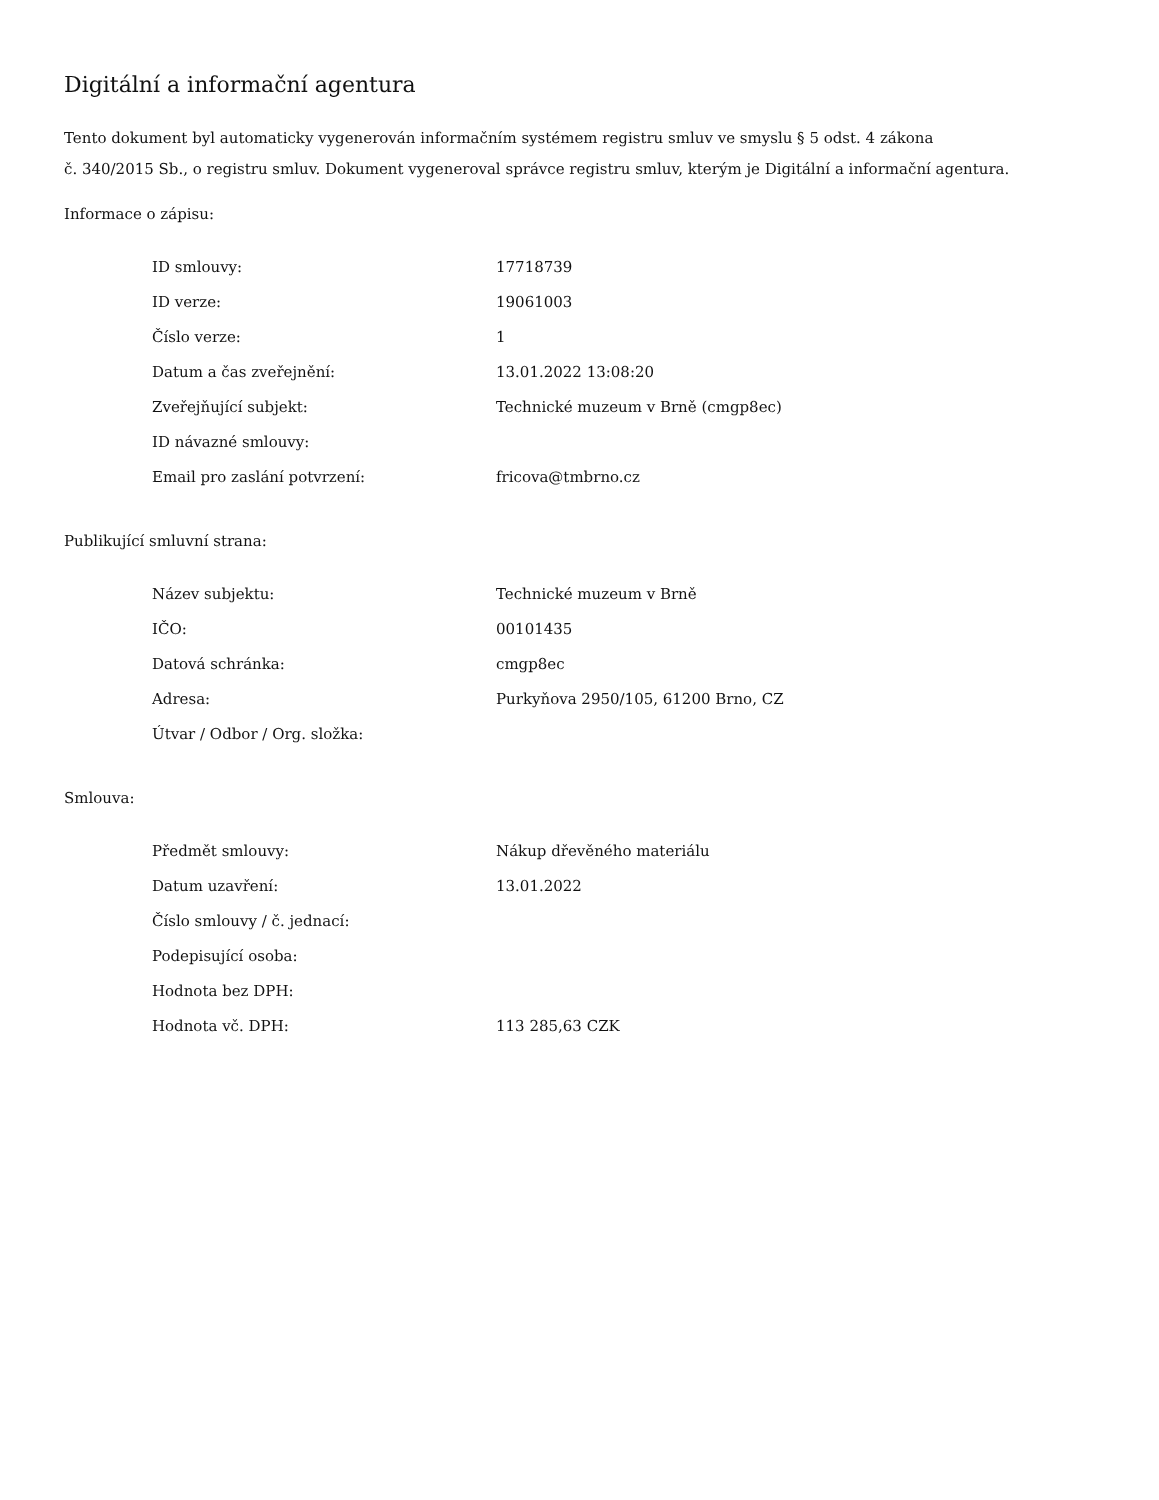Digitální a informační agentura
Tento dokument byl automaticky vygenerován informačním systémem registru smluv ve smyslu § 5 odst. 4 zákona
č. 340/2015 Sb., o registru smluv. Dokument vygeneroval správce registru smluv, kterým je Digitální a informační agentura.
Informace o zápisu:
| ID smlouvy: | 17718739 |
| ID verze: | 19061003 |
| Číslo verze: | 1 |
| Datum a čas zveřejnění: | 13.01.2022 13:08:20 |
| Zveřejňující subjekt: | Technické muzeum v Brně (cmgp8ec) |
| ID návazné smlouvy: | |
| Email pro zaslání potvrzení: | fricova@tmbrno.cz |
Publikující smluvní strana:
| Název subjektu: | Technické muzeum v Brně |
| IČO: | 00101435 |
| Datová schránka: | cmgp8ec |
| Adresa: | Purkyňova 2950/105, 61200 Brno, CZ |
| Útvar / Odbor / Org. složka: | |
Smlouva:
| Předmět smlouvy: | Nákup dřevěného materiálu |
| Datum uzavření: | 13.01.2022 |
| Číslo smlouvy / č. jednací: | |
| Podepisující osoba: | |
| Hodnota bez DPH: | |
| Hodnota vč. DPH: | 113 285,63 CZK |